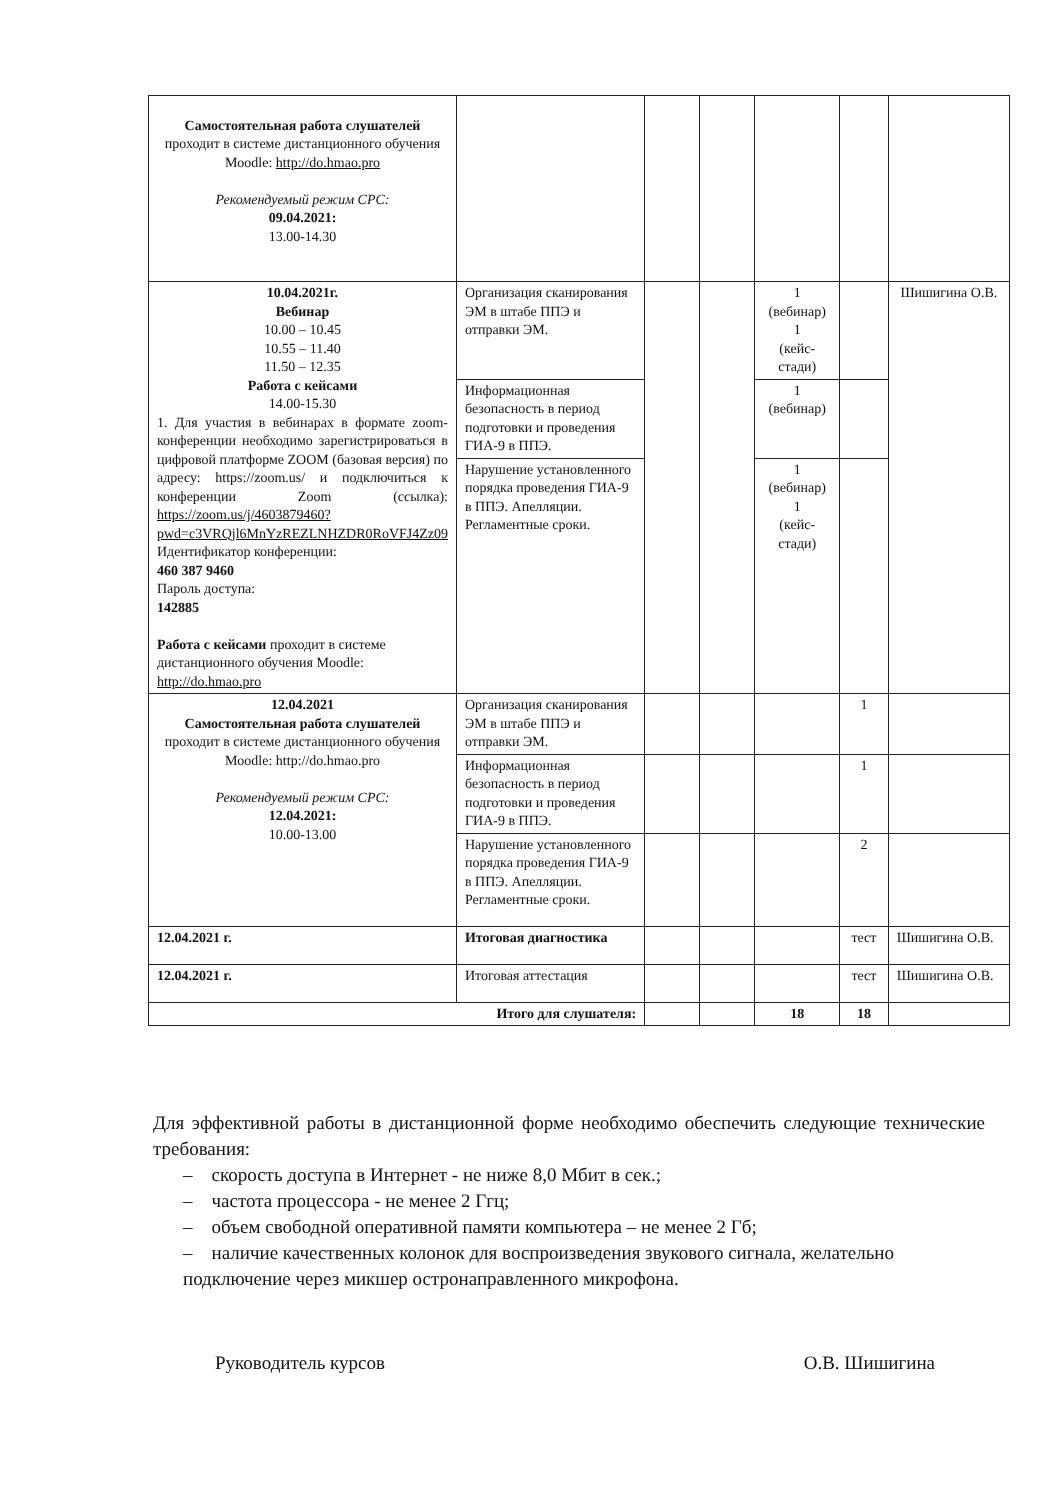| Самостоятельная работа слушателей проходит в системе дистанционного обучения Moodle: http://do.hmao.pro Рекомендуемый режим СРС: 09.04.2021: 13.00-14.30 | | | | | | |
| 10.04.2021г. Вебинар 10.00 – 10.45 10.55 – 11.40 11.50 – 12.35 Работа с кейсами 14.00-15.30 1. Для участия в вебинарах в формате zoom-конференции необходимо зарегистрироваться в цифровой платформе ZOOM (базовая версия) по адресу: https://zoom.us/ и подключиться к конференции Zoom (ссылка): https://zoom.us/j/4603879460?pwd=c3VRQjl6MnYzREZLNHZDR0RoVFJ4Zz09 Идентификатор конференции: 460 387 9460 Пароль доступа: 142885 Работа с кейсами проходит в системе дистанционного обучения Moodle: http://do.hmao.pro | Организация сканирования ЭМ в штабе ППЭ и отправки ЭМ. | | | 1 (вебинар) 1 (кейс-стади) | | Шишигина О.В. |
| | Информационная безопасность в период подготовки и проведения ГИА-9 в ППЭ. | | | 1 (вебинар) | | |
| | Нарушение установленного порядка проведения ГИА-9 в ППЭ. Апелляции. Регламентные сроки. | | | 1 (вебинар) 1 (кейс-стади) | | |
| 12.04.2021 Самостоятельная работа слушателей проходит в системе дистанционного обучения Moodle: http://do.hmao.pro Рекомендуемый режим СРС: 12.04.2021: 10.00-13.00 | Организация сканирования ЭМ в штабе ППЭ и отправки ЭМ. | | | | 1 | |
| | Информационная безопасность в период подготовки и проведения ГИА-9 в ППЭ. | | | | 1 | |
| | Нарушение установленного порядка проведения ГИА-9 в ППЭ. Апелляции. Регламентные сроки. | | | | 2 | |
| 12.04.2021 г. | Итоговая диагностика | | | | тест | Шишигина О.В. |
| 12.04.2021 г. | Итоговая аттестация | | | | тест | Шишигина О.В. |
| Итого для слушателя: | | | | 18 | 18 | |
Для эффективной работы в дистанционной форме необходимо обеспечить следующие технические требования:
– скорость доступа в Интернет - не ниже 8,0 Мбит в сек.;
– частота процессора - не менее 2 Ггц;
– объем свободной оперативной памяти компьютера – не менее 2 Гб;
– наличие качественных колонок для воспроизведения звукового сигнала, желательно подключение через микшер остронаправленного микрофона.
Руководитель курсов О.В. Шишигина